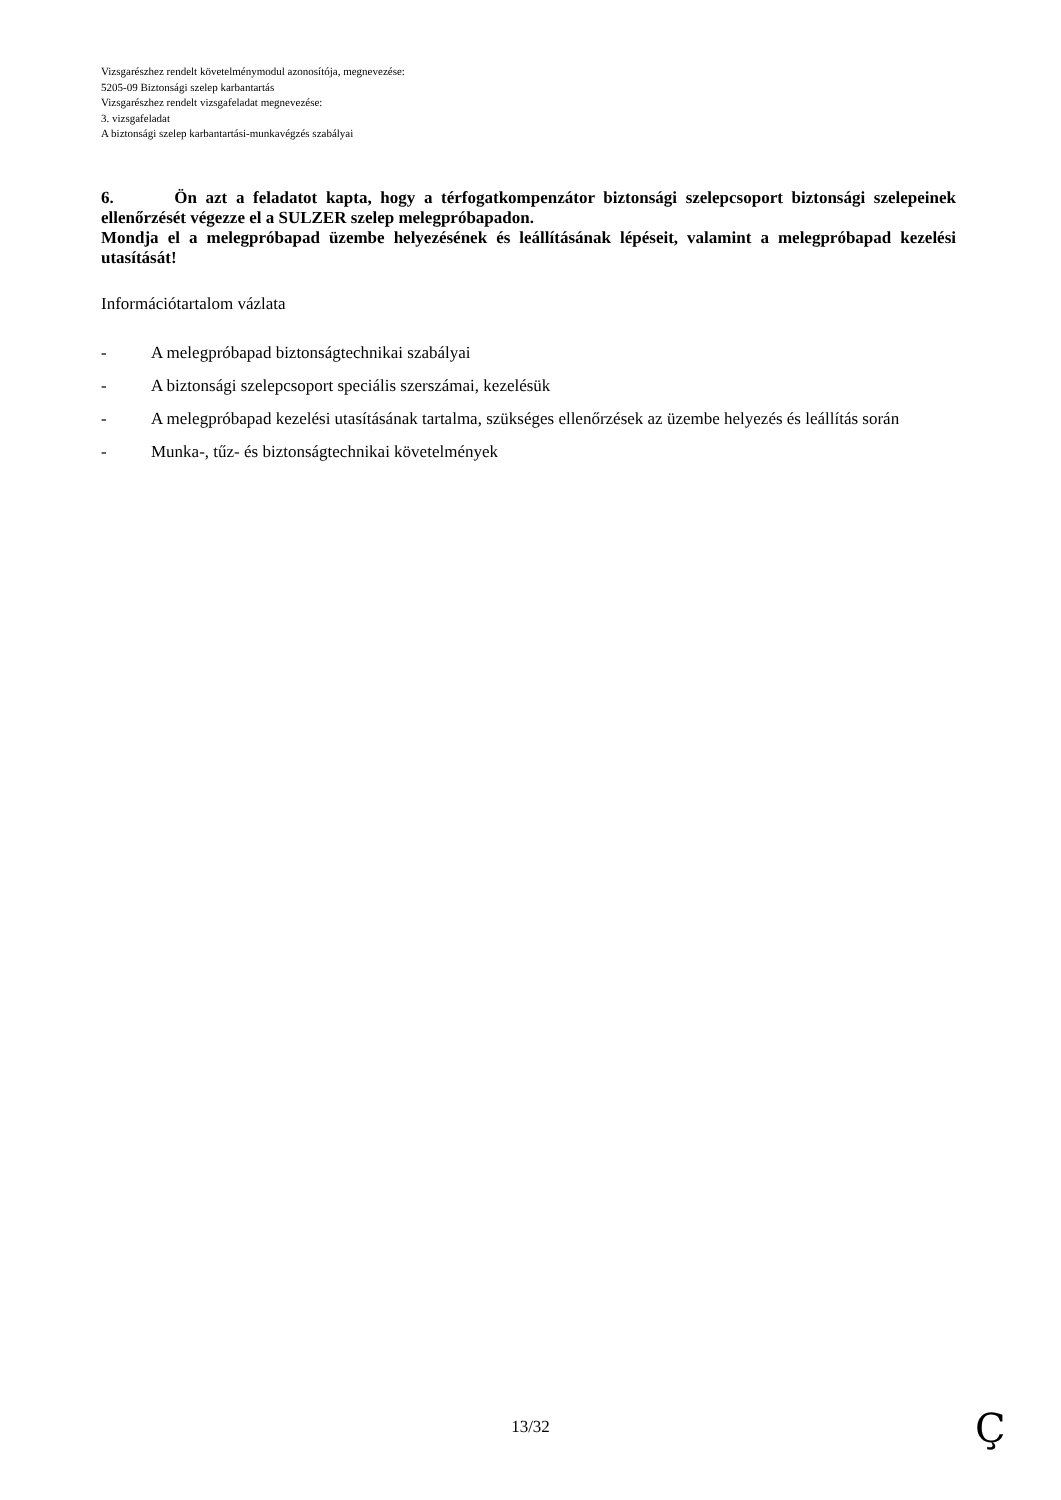Vizsgarészhez rendelt követelménymodul azonosítója, megnevezése:
5205-09 Biztonsági szelep karbantartás
Vizsgarészhez rendelt vizsgafeladat megnevezése:
3. vizsgafeladat
A biztonsági szelep karbantartási-munkavégzés szabályai
6. Ön azt a feladatot kapta, hogy a térfogatkompenzátor biztonsági szelepcsoport biztonsági szelepeinek ellenőrzését végezze el a SULZER szelep melegpróbapadon.
Mondja el a melegpróbapad üzembe helyezésének és leállításának lépéseit, valamint a melegpróbapad kezelési utasítását!
Információtartalom vázlata
- A melegpróbapad biztonságtechnikai szabályai
- A biztonsági szelepcsoport speciális szerszámai, kezelésük
- A melegpróbapad kezelési utasításának tartalma, szükséges ellenőrzések az üzembe helyezés és leállítás során
- Munka-, tűz- és biztonságtechnikai követelmények
13/32 Ç